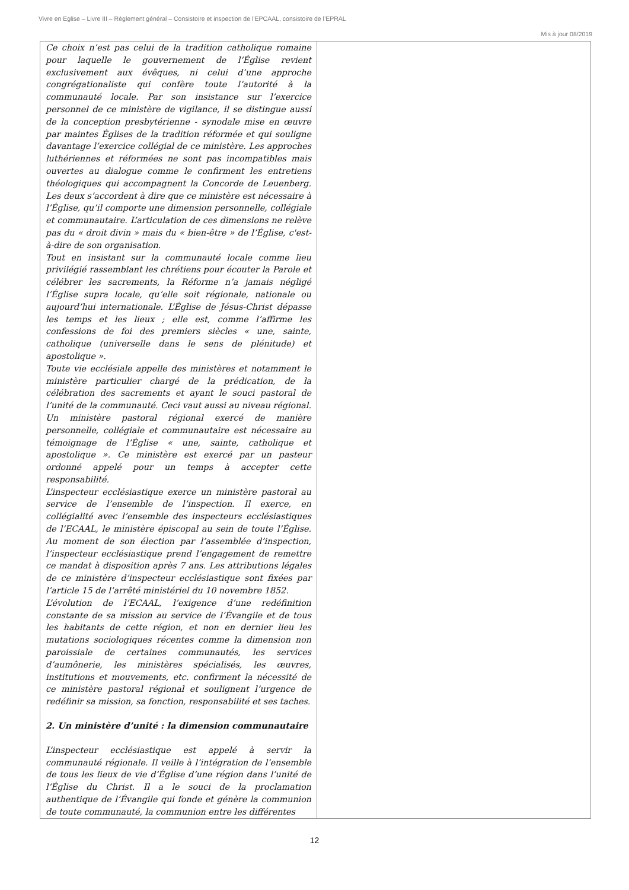Vivre en Eglise – Livre III – Règlement général – Consistoire et inspection de l’EPCAAL, consistoire de l’EPRAL
Mis à jour 08/2019
| Ce choix n’est pas celui de la tradition catholique romaine pour laquelle le gouvernement de l’Église revient exclusivement aux évêques, ni celui d’une approche congrégationaliste qui confère toute l’autorité à la communauté locale. Par son insistance sur l’exercice personnel de ce ministère de vigilance, il se distingue aussi de la conception presbytérienne - synodale mise en œuvre par maintes Églises de la tradition réformée et qui souligne davantage l’exercice collégial de ce ministère. Les approches luthériennes et réformées ne sont pas incompatibles mais ouvertes au dialogue comme le confirment les entretiens théologiques qui accompagnent la Concorde de Leuenberg. Les deux s’accordent à dire que ce ministère est nécessaire à l’Église, qu’il comporte une dimension personnelle, collégiale et communautaire. L’articulation de ces dimensions ne relève pas du « droit divin » mais du « bien-être » de l’Église, c'est-à-dire de son organisation. Tout en insistant sur la communauté locale comme lieu privilégié rassemblant les chrétiens pour écouter la Parole et célébrer les sacrements, la Réforme n’a jamais négligé l’Église supra locale, qu’elle soit régionale, nationale ou aujourd’hui internationale. L’Église de Jésus-Christ dépasse les temps et les lieux ; elle est, comme l’affirme les confessions de foi des premiers siècles « une, sainte, catholique (universelle dans le sens de plénitude) et apostolique ». Toute vie ecclésiale appelle des ministères et notamment le ministère particulier chargé de la prédication, de la célébration des sacrements et ayant le souci pastoral de l’unité de la communauté. Ceci vaut aussi au niveau régional. Un ministère pastoral régional exercé de manière personnelle, collégiale et communautaire est nécessaire au témoignage de l’Église « une, sainte, catholique et apostolique ». Ce ministère est exercé par un pasteur ordonné appelé pour un temps à accepter cette responsabilité. L’inspecteur ecclésiastique exerce un ministère pastoral au service de l’ensemble de l’inspection. Il exerce, en collégialité avec l’ensemble des inspecteurs ecclésiastiques de l’ECAAL, le ministère épiscopal au sein de toute l’Église. Au moment de son élection par l’assemblée d’inspection, l’inspecteur ecclésiastique prend l’engagement de remettre ce mandat à disposition après 7 ans. Les attributions légales de ce ministère d’inspecteur ecclésiastique sont fixées par l’article 15 de l’arrêté ministériel du 10 novembre 1852. L’évolution de l’ECAAL, l’exigence d’une redéfinition constante de sa mission au service de l’Évangile et de tous les habitants de cette région, et non en dernier lieu les mutations sociologiques récentes comme la dimension non paroissiale de certaines communautés, les services d’aumônerie, les ministères spécialisés, les œuvres, institutions et mouvements, etc. confirment la nécessité de ce ministère pastoral régional et soulignent l’urgence de redéfinir sa mission, sa fonction, responsabilité et ses taches. 2. Un ministère d’unité : la dimension communautaire L’inspecteur ecclésiastique est appelé à servir la communauté régionale. Il veille à l’intégration de l’ensemble de tous les lieux de vie d’Église d’une région dans l’unité de l’Église du Christ. Il a le souci de la proclamation authentique de l’Évangile qui fonde et génère la communion de toute communauté, la communion entre les différentes | |
12